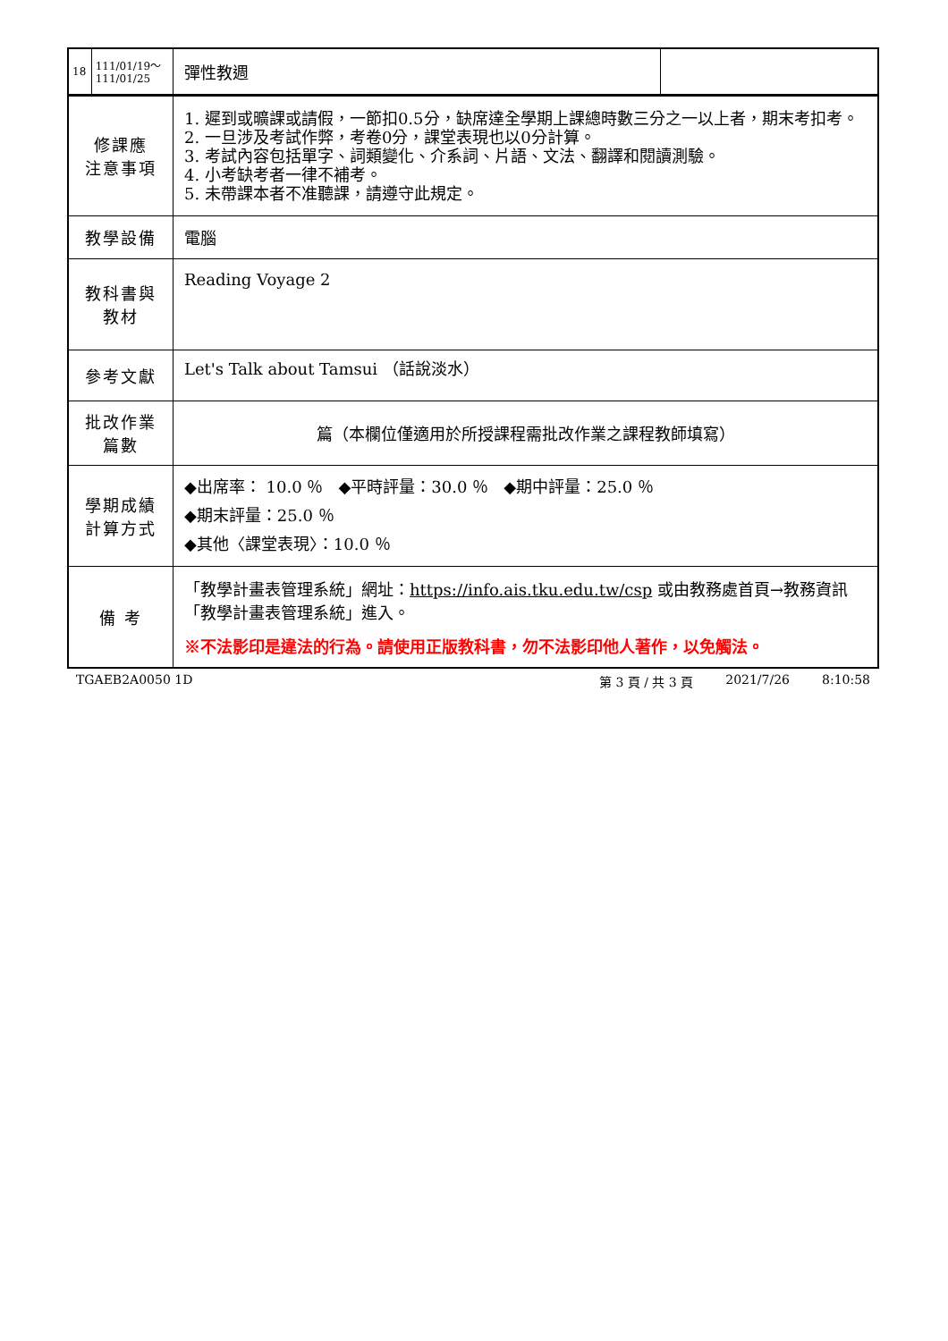| 18 | 111/01/19～ 111/01/25 | 彈性教週 | |
| 修課應 注意事項 | | 1. 遲到或曠課或請假，一節扣0.5分，缺席達全學期上課總時數三分之一以上者，期末考扣考。 2. 一旦涉及考試作弊，考卷0分，課堂表現也以0分計算。 3. 考試內容包括單字、詞類變化、介系詞、片語、文法、翻譯和閱讀測驗。 4. 小考缺考者一律不補考。 5. 未帶課本者不准聽課，請遵守此規定。 | |
| 教學設備 | | 電腦 | |
| 教科書與 教材 | | Reading Voyage 2 | |
| 參考文獻 | | Let's Talk about Tamsui （話說淡水） | |
| 批改作業 篇數 | | 篇（本欄位僅適用於所授課程需批改作業之課程教師填寫） | |
| 學期成績 計算方式 | | ◆出席率： 10.0 ％ ◆平時評量：30.0 ％ ◆期中評量：25.0 ％ ◆期末評量：25.0 ％ ◆其他〈課堂表現〉：10.0 ％ | |
| 備 考 | | 「教學計畫表管理系統」網址： https://info.ais.tku.edu.tw/csp 或由教務處首頁→教務資訊「教學計畫表管理系統」進入。 ※不法影印是違法的行為。請使用正版教科書，勿不法影印他人著作，以免觸法。 | |
TGAEB2A0050 1D 第 3 頁 / 共 3 頁 2021/7/26 8:10:58